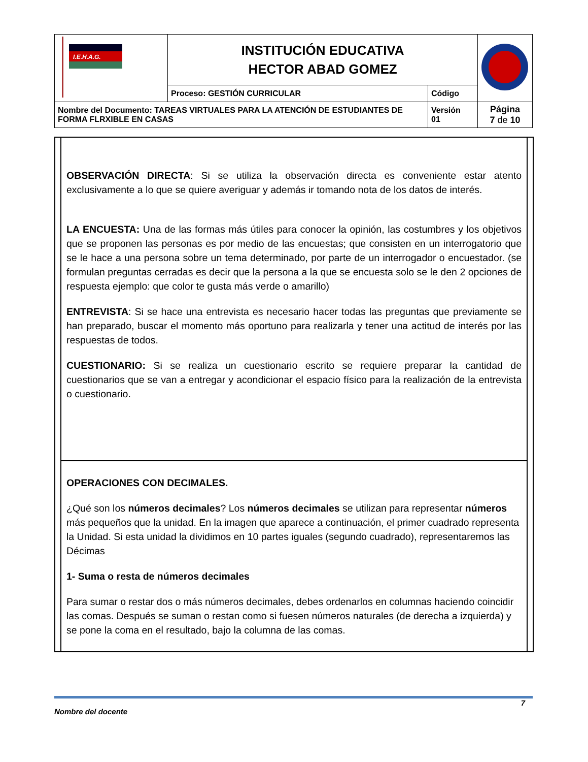| I.E.H.A.G. | INSTITUCIÓN EDUCATIVA HECTOR ABAD GOMEZ | | |
| | Proceso: GESTIÓN CURRICULAR | Código | |
| Nombre del Documento: TAREAS VIRTUALES PARA LA ATENCIÓN DE ESTUDIANTES DE FORMA FLRXIBLE EN CASAS | | Versión 01 | Página 7 de 10 |
OBSERVACIÓN DIRECTA: Si se utiliza la observación directa es conveniente estar atento exclusivamente a lo que se quiere averiguar y además ir tomando nota de los datos de interés.
LA ENCUESTA: Una de las formas más útiles para conocer la opinión, las costumbres y los objetivos que se proponen las personas es por medio de las encuestas; que consisten en un interrogatorio que se le hace a una persona sobre un tema determinado, por parte de un interrogador o encuestador. (se formulan preguntas cerradas es decir que la persona a la que se encuesta solo se le den 2 opciones de respuesta ejemplo: que color te gusta más verde o amarillo)
ENTREVISTA: Si se hace una entrevista es necesario hacer todas las preguntas que previamente se han preparado, buscar el momento más oportuno para realizarla y tener una actitud de interés por las respuestas de todos.
CUESTIONARIO: Si se realiza un cuestionario escrito se requiere preparar la cantidad de cuestionarios que se van a entregar y acondicionar el espacio físico para la realización de la entrevista o cuestionario.
OPERACIONES CON DECIMALES.
¿Qué son los números decimales? Los números decimales se utilizan para representar números más pequeños que la unidad. En la imagen que aparece a continuación, el primer cuadrado representa la Unidad. Si esta unidad la dividimos en 10 partes iguales (segundo cuadrado), representaremos las Décimas
1- Suma o resta de números decimales
Para sumar o restar dos o más números decimales, debes ordenarlos en columnas haciendo coincidir las comas. Después se suman o restan como si fuesen números naturales (de derecha a izquierda) y se pone la coma en el resultado, bajo la columna de las comas.
7
Nombre del docente